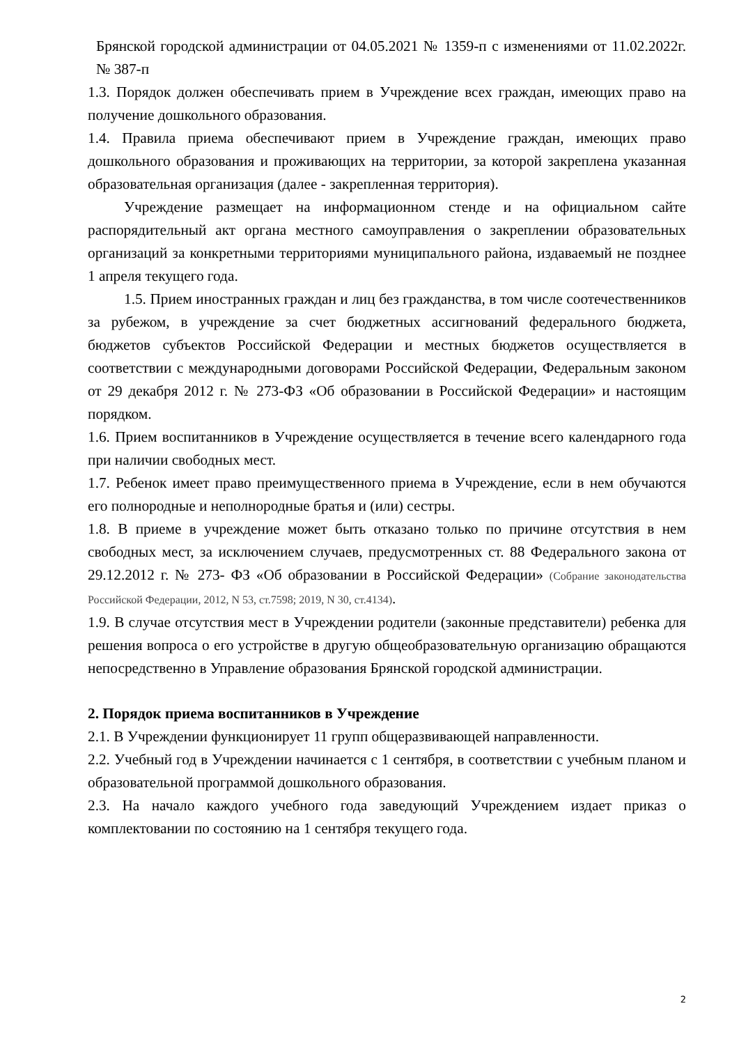Брянской городской администрации от 04.05.2021 № 1359-п с изменениями от 11.02.2022г. № 387-п
1.3. Порядок должен обеспечивать прием в Учреждение всех граждан, имеющих право на получение дошкольного образования.
1.4. Правила приема обеспечивают прием в Учреждение граждан, имеющих право дошкольного образования и проживающих на территории, за которой закреплена указанная образовательная организация (далее - закрепленная территория).
Учреждение размещает на информационном стенде и на официальном сайте распорядительный акт органа местного самоуправления о закреплении образовательных организаций за конкретными территориями муниципального района, издаваемый не позднее 1 апреля текущего года.
1.5. Прием иностранных граждан и лиц без гражданства, в том числе соотечественников за рубежом, в учреждение за счет бюджетных ассигнований федерального бюджета, бюджетов субъектов Российской Федерации и местных бюджетов осуществляется в соответствии с международными договорами Российской Федерации, Федеральным законом от 29 декабря 2012 г. № 273-ФЗ «Об образовании в Российской Федерации» и настоящим порядком.
1.6. Прием воспитанников в Учреждение осуществляется в течение всего календарного года при наличии свободных мест.
1.7. Ребенок имеет право преимущественного приема в Учреждение, если в нем обучаются его полнородные и неполнородные братья и (или) сестры.
1.8. В приеме в учреждение может быть отказано только по причине отсутствия в нем свободных мест, за исключением случаев, предусмотренных ст. 88 Федерального закона от 29.12.2012 г. № 273- ФЗ «Об образовании в Российской Федерации» (Собрание законодательства Российской Федерации, 2012, N 53, ст.7598; 2019, N 30, ст.4134).
1.9. В случае отсутствия мест в Учреждении родители (законные представители) ребенка для решения вопроса о его устройстве в другую общеобразовательную организацию обращаются непосредственно в Управление образования Брянской городской администрации.
2. Порядок приема воспитанников в Учреждение
2.1. В Учреждении функционирует 11 групп общеразвивающей направленности.
2.2. Учебный год в Учреждении начинается с 1 сентября, в соответствии с учебным планом и образовательной программой дошкольного образования.
2.3. На начало каждого учебного года заведующий Учреждением издает приказ о комплектовании по состоянию на 1 сентября текущего года.
2